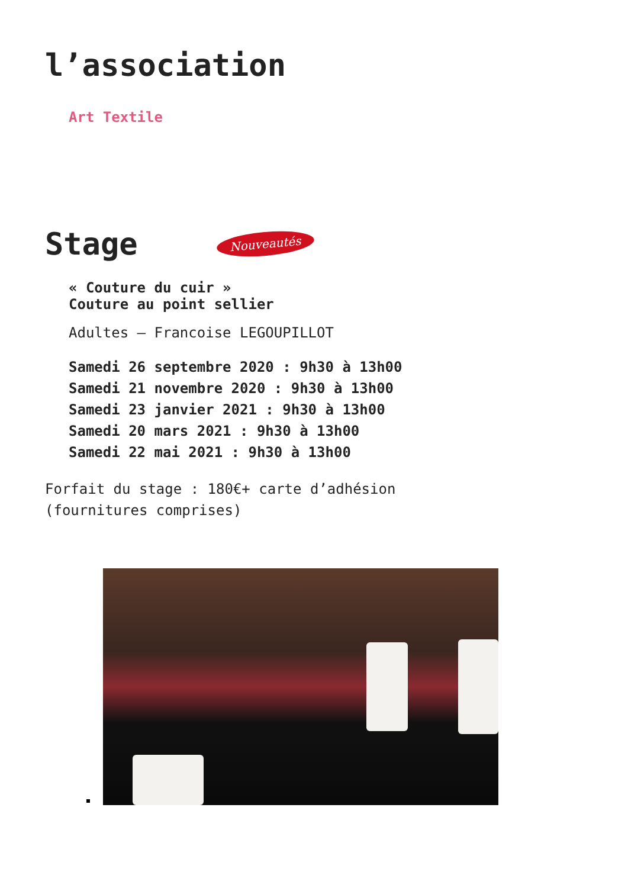l’association
Art Textile
Stage
Nouveautés
« Couture du cuir »
Couture au point sellier
Adultes – Francoise LEGOUPILLOT
Samedi 26 septembre 2020 : 9h30 à 13h00
Samedi 21 novembre 2020 : 9h30 à 13h00
Samedi 23 janvier 2021 : 9h30 à 13h00
Samedi 20 mars 2021 : 9h30 à 13h00
Samedi 22 mai 2021 : 9h30 à 13h00
Forfait du stage : 180€+ carte d’adhésion
(fournitures comprises)